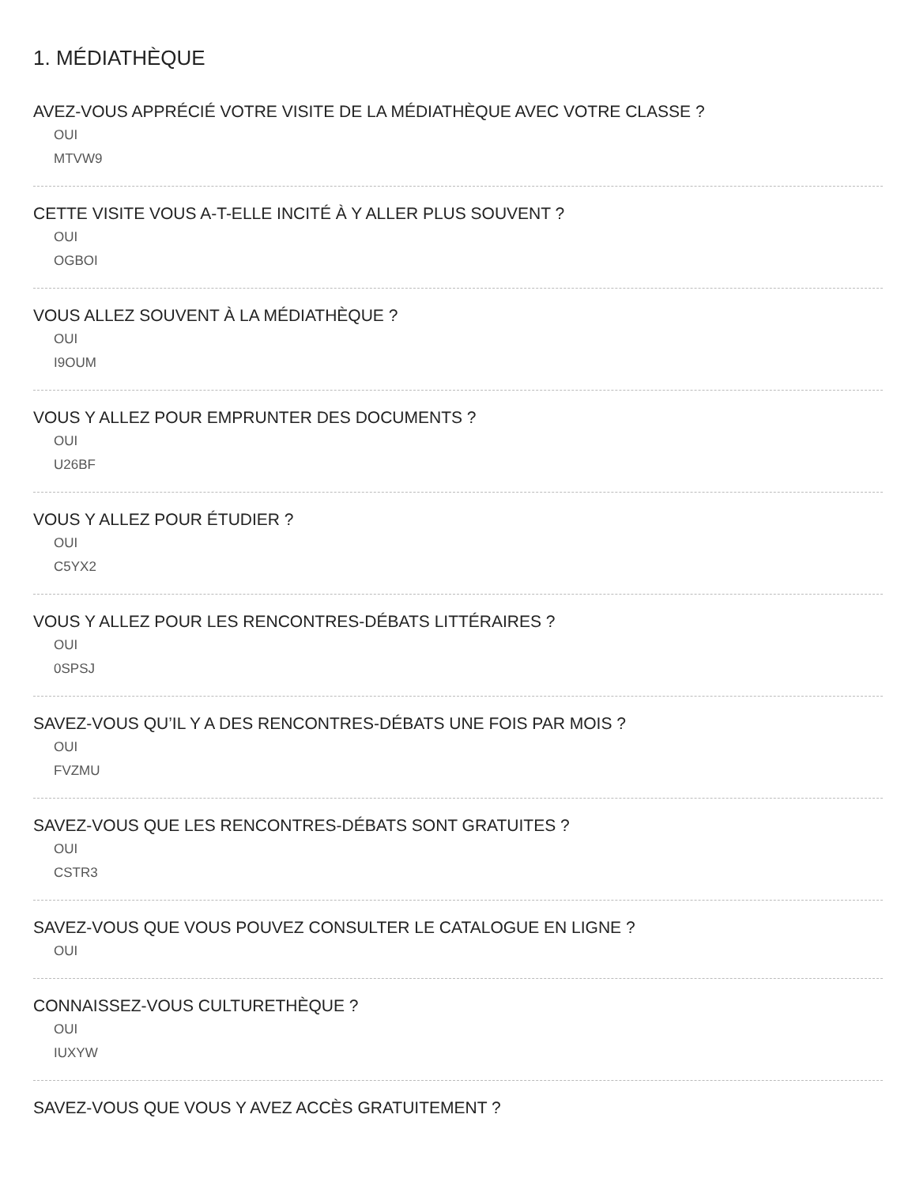1. MÉDIATHÈQUE
AVEZ-VOUS APPRÉCIÉ VOTRE VISITE DE LA MÉDIATHÈQUE AVEC VOTRE CLASSE ?
OUI
MTVW9
CETTE VISITE VOUS A-T-ELLE INCITÉ À Y ALLER PLUS SOUVENT ?
OUI
OGBOI
VOUS ALLEZ SOUVENT À LA MÉDIATHÈQUE ?
OUI
I9OUM
VOUS Y ALLEZ POUR EMPRUNTER DES DOCUMENTS ?
OUI
U26BF
VOUS Y ALLEZ POUR ÉTUDIER ?
OUI
C5YX2
VOUS Y ALLEZ POUR LES RENCONTRES-DÉBATS LITTÉRAIRES ?
OUI
0SPSJ
SAVEZ-VOUS QU’IL Y A DES RENCONTRES-DÉBATS UNE FOIS PAR MOIS ?
OUI
FVZMU
SAVEZ-VOUS QUE LES RENCONTRES-DÉBATS SONT GRATUITES ?
OUI
CSTR3
SAVEZ-VOUS QUE VOUS POUVEZ CONSULTER LE CATALOGUE EN LIGNE ?
OUI
CONNAISSEZ-VOUS CULTURETHÈQUE ?
OUI
IUXYW
SAVEZ-VOUS QUE VOUS Y AVEZ ACCÈS GRATUITEMENT ?